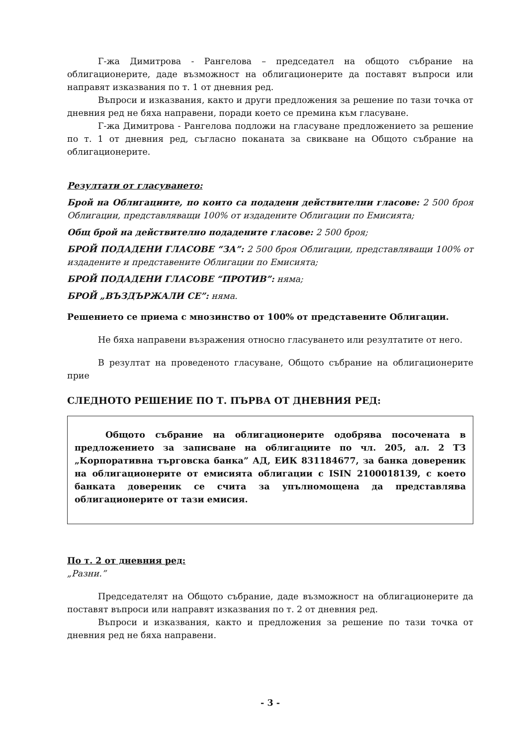Г-жа Димитрова - Рангелова – председател на общото събрание на облигационерите, даде възможност на облигационерите да поставят въпроси или направят изказвания по т. 1 от дневния ред.
Въпроси и изказвания, както и други предложения за решение по тази точка от дневния ред не бяха направени, поради което се премина към гласуване.
Г-жа Димитрова - Рангелова подложи на гласуване предложението за решение по т. 1 от дневния ред, съгласно поканата за свикване на Общото събрание на облигационерите.
Резултати от гласуването:
Брой на Облигациите, по които са подадени действителни гласове: 2 500 броя Облигации, представляващи 100% от издадените Облигации по Емисията;
Общ брой на действително подадените гласове: 2 500 броя;
БРОЙ ПОДАДЕНИ ГЛАСОВЕ “ЗА”: 2 500 броя Облигации, представляващи 100% от издадените и представените Облигации по Емисията;
БРОЙ ПОДАДЕНИ ГЛАСОВЕ “ПРОТИВ”: няма;
БРОЙ „ВЪЗДЪРЖАЛИ СЕ”: няма.
Решението се приема с мнозинство от 100% от представените Облигации.
Не бяха направени възражения относно гласуването или резултатите от него.
В резултат на проведеното гласуване, Общото събрание на облигационерите прие
СЛЕДНОТО РЕШЕНИЕ ПО Т. ПЪРВА ОТ ДНЕВНИЯ РЕД:
Общото събрание на облигационерите одобрява посочената в предложението за записване на облигациите по чл. 205, ал. 2 ТЗ „Корпоративна търговска банка” АД, ЕИК 831184677, за банка довереник на облигационерите от емисията облигации с ISIN 2100018139, с което банката довереник се счита за упълномощена да представлява облигационерите от тази емисия.
По т. 2 от дневния ред:
„Разни.”
Председателят на Общото събрание, даде възможност на облигационерите да поставят въпроси или направят изказвания по т. 2 от дневния ред.
Въпроси и изказвания, както и предложения за решение по тази точка от дневния ред не бяха направени.
- 3 -